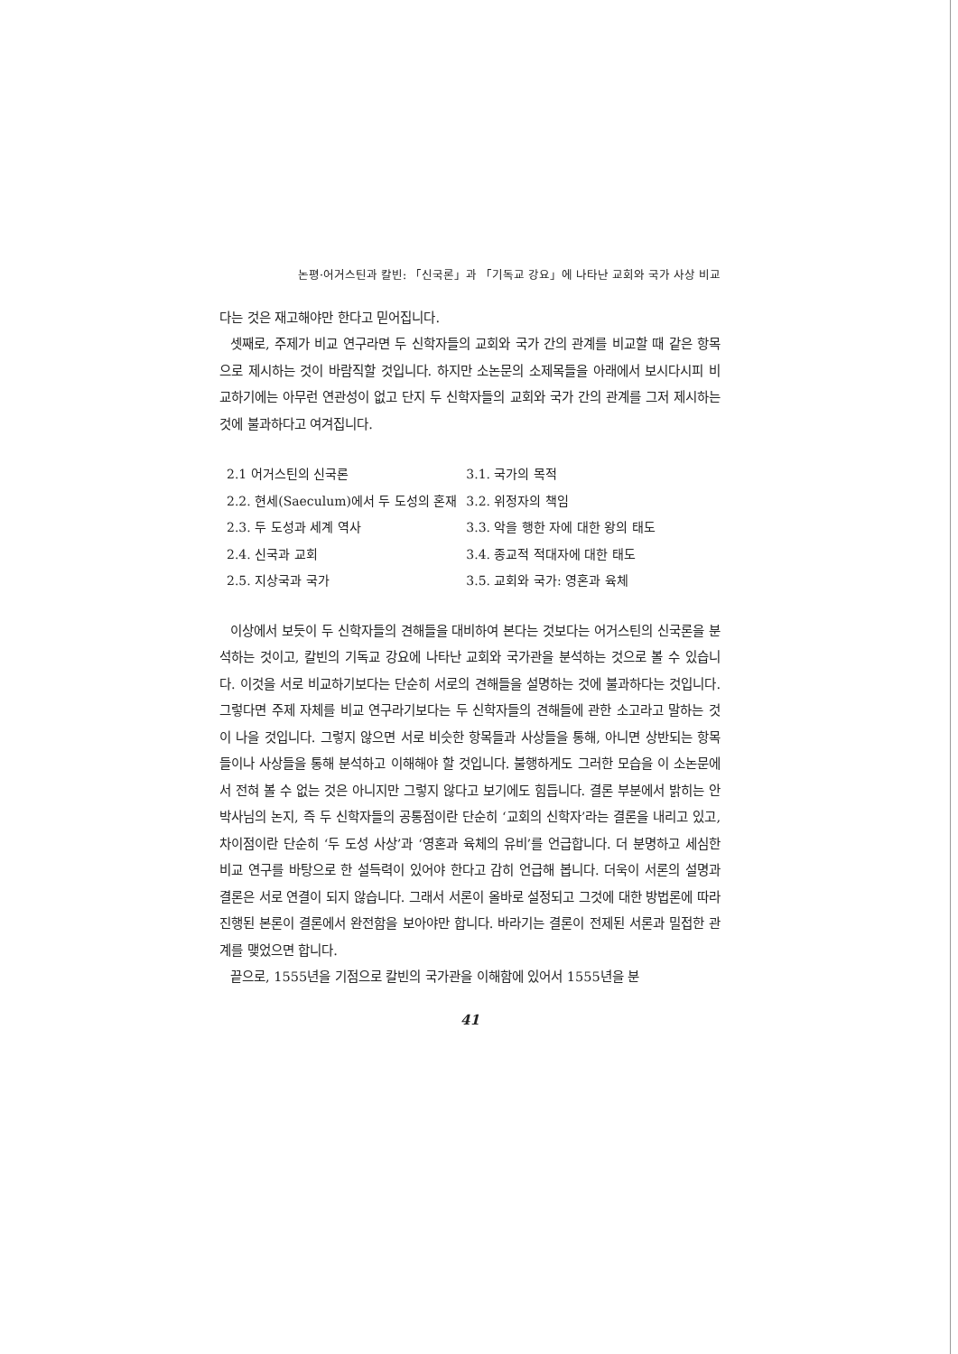논평·어거스틴과 칼빈: 「신국론」과 「기독교 강요」에 나타난 교회와 국가 사상 비교
다는 것은 재고해야만 한다고 믿어집니다.
셋째로, 주제가 비교 연구라면 두 신학자들의 교회와 국가 간의 관계를 비교할 때 같은 항목으로 제시하는 것이 바람직할 것입니다. 하지만 소논문의 소제목들을 아래에서 보시다시피 비교하기에는 아무런 연관성이 없고 단지 두 신학자들의 교회와 국가 간의 관계를 그저 제시하는 것에 불과하다고 여겨집니다.
| 2.1 어거스틴의 신국론 | 3.1. 국가의 목적 |
| 2.2. 현세(Saeculum)에서 두 도성의 혼재 | 3.2. 위정자의 책임 |
| 2.3. 두 도성과 세계 역사 | 3.3. 악을 행한 자에 대한 왕의 태도 |
| 2.4. 신국과 교회 | 3.4. 종교적 적대자에 대한 태도 |
| 2.5. 지상국과 국가 | 3.5. 교회와 국가: 영혼과 육체 |
이상에서 보듯이 두 신학자들의 견해들을 대비하여 본다는 것보다는 어거스틴의 신국론을 분석하는 것이고, 칼빈의 기독교 강요에 나타난 교회와 국가관을 분석하는 것으로 볼 수 있습니다. 이것을 서로 비교하기보다는 단순히 서로의 견해들을 설명하는 것에 불과하다는 것입니다. 그렇다면 주제 자체를 비교 연구라기보다는 두 신학자들의 견해들에 관한 소고라고 말하는 것이 나을 것입니다. 그렇지 않으면 서로 비슷한 항목들과 사상들을 통해, 아니면 상반되는 항목들이나 사상들을 통해 분석하고 이해해야 할 것입니다. 불행하게도 그러한 모습을 이 소논문에서 전혀 볼 수 없는 것은 아니지만 그렇지 않다고 보기에도 힘듭니다. 결론 부분에서 밝히는 안 박사님의 논지, 즉 두 신학자들의 공통점이란 단순히 ‘교회의 신학자’라는 결론을 내리고 있고, 차이점이란 단순히 ‘두 도성 사상’과 ‘영혼과 육체의 유비’를 언급합니다. 더 분명하고 세심한 비교 연구를 바탕으로 한 설득력이 있어야 한다고 감히 언급해 봅니다. 더욱이 서론의 설명과 결론은 서로 연결이 되지 않습니다. 그래서 서론이 올바로 설정되고 그것에 대한 방법론에 따라 진행된 본론이 결론에서 완전함을 보아야만 합니다. 바라기는 결론이 전제된 서론과 밀접한 관계를 맺었으면 합니다.
끝으로, 1555년을 기점으로 칼빈의 국가관을 이해함에 있어서 1555년을 분
41